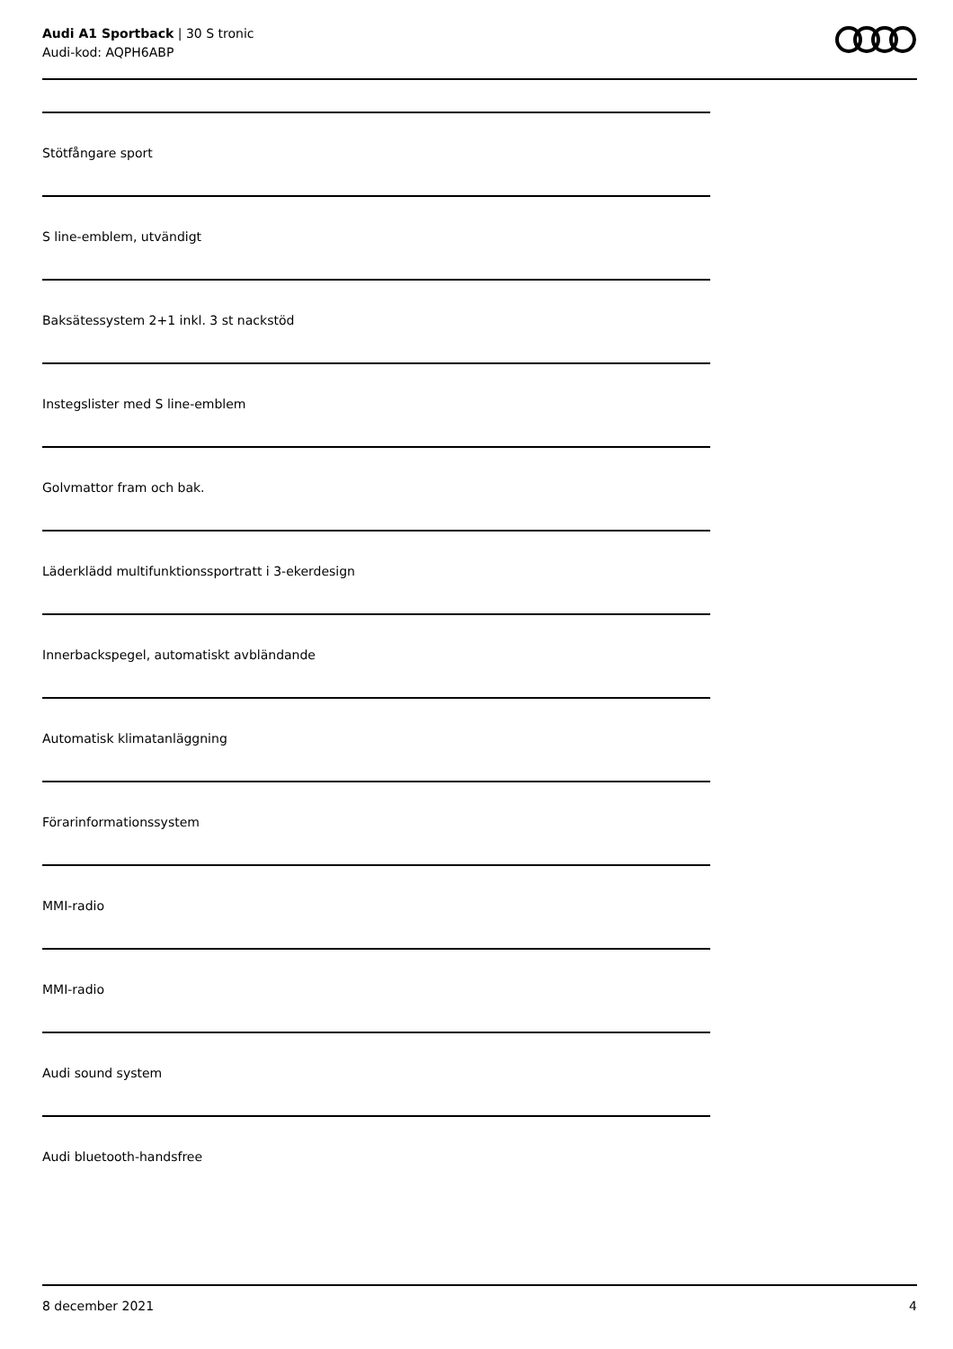Audi A1 Sportback | 30 S tronic
Audi-kod: AQPH6ABP
Stötfångare sport
S line-emblem, utvändigt
Baksätessystem 2+1 inkl. 3 st nackstöd
Instegslister med S line-emblem
Golvmattor fram och bak.
Läderklädd multifunktionssportratt i 3-ekerdesign
Innerbackspegel, automatiskt avbländande
Automatisk klimatanläggning
Förarinformationssystem
MMI-radio
MMI-radio
Audi sound system
Audi bluetooth-handsfree
8 december 2021 4